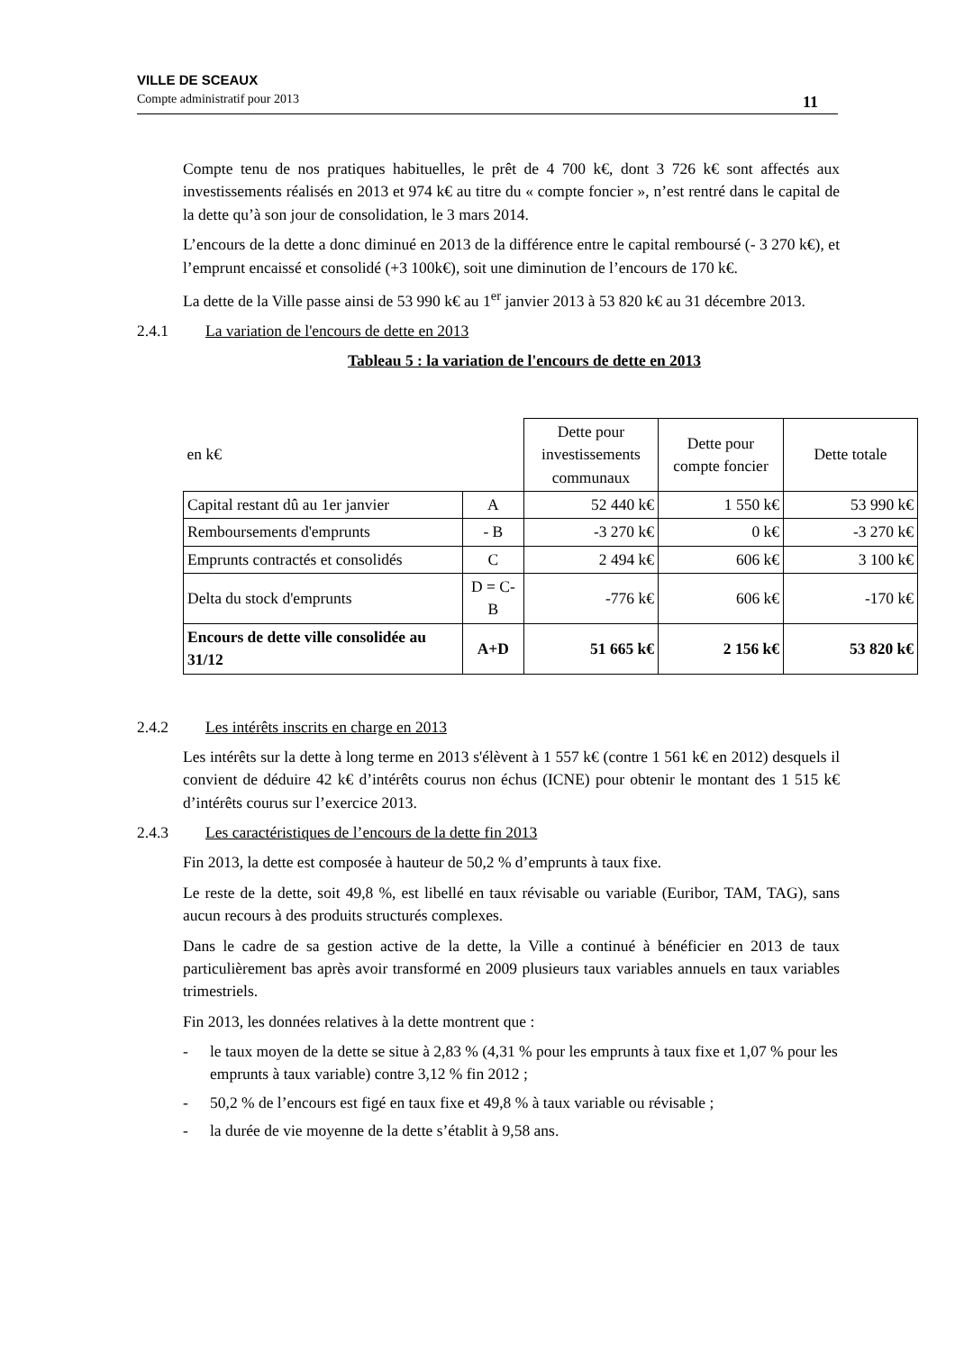VILLE DE SCEAUX
Compte administratif pour 2013 11
Compte tenu de nos pratiques habituelles, le prêt de 4 700 k€, dont 3 726 k€ sont affectés aux investissements réalisés en 2013 et 974 k€ au titre du « compte foncier », n’est rentré dans le capital de la dette qu’à son jour de consolidation, le 3 mars 2014.
L’encours de la dette a donc diminué en 2013 de la différence entre le capital remboursé (- 3 270 k€), et l’emprunt encaissé et consolidé (+3 100k€), soit une diminution de l’encours de 170 k€.
La dette de la Ville passe ainsi de 53 990 k€ au 1<sup>er</sup> janvier 2013 à 53 820 k€ au 31 décembre 2013.
2.4.1 La variation de l'encours de dette en 2013
Tableau 5 : la variation de l'encours de dette en 2013
| en k€ | | Dette pour investissements communaux | Dette pour compte foncier | Dette totale |
| Capital restant dû au 1er janvier | A | 52 440 k€ | 1 550 k€ | 53 990 k€ |
| Remboursements d'emprunts | - B | -3 270 k€ | 0 k€ | -3 270 k€ |
| Emprunts contractés et consolidés | C | 2 494 k€ | 606 k€ | 3 100 k€ |
| Delta du stock d'emprunts | D = C-B | -776 k€ | 606 k€ | -170 k€ |
| Encours de dette ville consolidée au 31/12 | A+D | 51 665 k€ | 2 156 k€ | 53 820 k€ |
2.4.2 Les intérêts inscrits en charge en 2013
Les intérêts sur la dette à long terme en 2013 s'élèvent à 1 557 k€ (contre 1 561 k€ en 2012) desquels il convient de déduire 42 k€ d’intérêts courus non échus (ICNE) pour obtenir le montant des 1 515 k€ d’intérêts courus sur l’exercice 2013.
2.4.3 Les caractéristiques de l’encours de la dette fin 2013
Fin 2013, la dette est composée à hauteur de 50,2 % d’emprunts à taux fixe.
Le reste de la dette, soit 49,8 %, est libellé en taux révisable ou variable (Euribor, TAM, TAG), sans aucun recours à des produits structurés complexes.
Dans le cadre de sa gestion active de la dette, la Ville a continué à bénéficier en 2013 de taux particulièrement bas après avoir transformé en 2009 plusieurs taux variables annuels en taux variables trimestriels.
Fin 2013, les données relatives à la dette montrent que :
- le taux moyen de la dette se situe à 2,83 % (4,31 % pour les emprunts à taux fixe et 1,07 % pour les emprunts à taux variable) contre 3,12 % fin 2012 ;
- 50,2 % de l’encours est figé en taux fixe et 49,8 % à taux variable ou révisable ;
- la durée de vie moyenne de la dette s’établit à 9,58 ans.